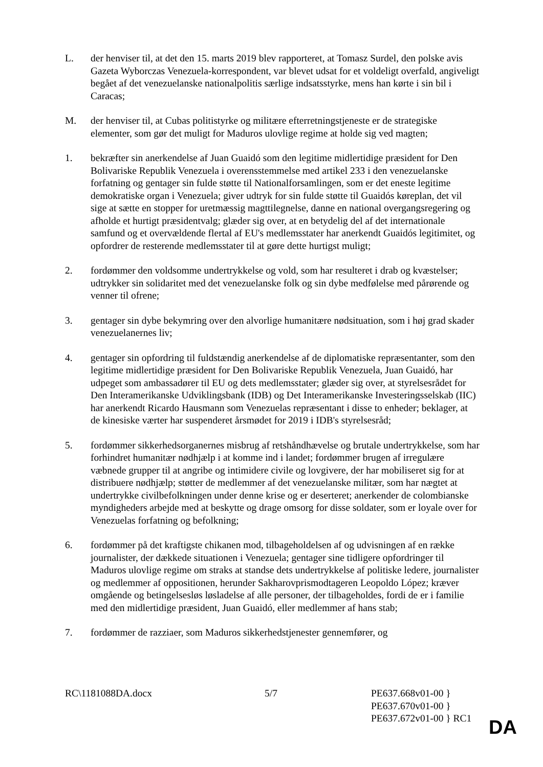L. der henviser til, at det den 15. marts 2019 blev rapporteret, at Tomasz Surdel, den polske avis Gazeta Wyborczas Venezuela-korrespondent, var blevet udsat for et voldeligt overfald, angiveligt begået af det venezuelanske nationalpolitis særlige indsatsstyrke, mens han kørte i sin bil i Caracas;
M. der henviser til, at Cubas politistyrke og militære efterretningstjeneste er de strategiske elementer, som gør det muligt for Maduros ulovlige regime at holde sig ved magten;
1. bekræfter sin anerkendelse af Juan Guaidó som den legitime midlertidige præsident for Den Bolivariske Republik Venezuela i overensstemmelse med artikel 233 i den venezuelanske forfatning og gentager sin fulde støtte til Nationalforsamlingen, som er det eneste legitime demokratiske organ i Venezuela; giver udtryk for sin fulde støtte til Guaidós køreplan, det vil sige at sætte en stopper for uretmæssig magttilegnelse, danne en national overgangsregering og afholde et hurtigt præsidentvalg; glæder sig over, at en betydelig del af det internationale samfund og et overvældende flertal af EU's medlemsstater har anerkendt Guaidós legitimitet, og opfordrer de resterende medlemsstater til at gøre dette hurtigst muligt;
2. fordømmer den voldsomme undertrykkelse og vold, som har resulteret i drab og kvæstelser; udtrykker sin solidaritet med det venezuelanske folk og sin dybe medfølelse med pårørende og venner til ofrene;
3. gentager sin dybe bekymring over den alvorlige humanitære nødsituation, som i høj grad skader venezuelanernes liv;
4. gentager sin opfordring til fuldstændig anerkendelse af de diplomatiske repræsentanter, som den legitime midlertidige præsident for Den Bolivariske Republik Venezuela, Juan Guaidó, har udpeget som ambassadører til EU og dets medlemsstater; glæder sig over, at styrelsesrådet for Den Interamerikanske Udviklingsbank (IDB) og Det Interamerikanske Investeringsselskab (IIC) har anerkendt Ricardo Hausmann som Venezuelas repræsentant i disse to enheder; beklager, at de kinesiske værter har suspenderet årsmødet for 2019 i IDB's styrelsesråd;
5. fordømmer sikkerhedsorganernes misbrug af retshåndhævelse og brutale undertrykkelse, som har forhindret humanitær nødhjælp i at komme ind i landet; fordømmer brugen af irregulære væbnede grupper til at angribe og intimidere civile og lovgivere, der har mobiliseret sig for at distribuere nødhjælp; støtter de medlemmer af det venezuelanske militær, som har nægtet at undertrykke civilbefolkningen under denne krise og er deserteret; anerkender de colombianske myndigheders arbejde med at beskytte og drage omsorg for disse soldater, som er loyale over for Venezuelas forfatning og befolkning;
6. fordømmer på det kraftigste chikanen mod, tilbageholdelsen af og udvisningen af en række journalister, der dækkede situationen i Venezuela; gentager sine tidligere opfordringer til Maduros ulovlige regime om straks at standse dets undertrykkelse af politiske ledere, journalister og medlemmer af oppositionen, herunder Sakharovprismodtageren Leopoldo López; kræver omgående og betingelsesløs løsladelse af alle personer, der tilbageholdes, fordi de er i familie med den midlertidige præsident, Juan Guaidó, eller medlemmer af hans stab;
7. fordømmer de razziaer, som Maduros sikkerhedstjenester gennemfører, og
RC\1181088DA.docx 5/7 PE637.668v01-00 }
PE637.670v01-00 }
PE637.672v01-00 } RC1
DA